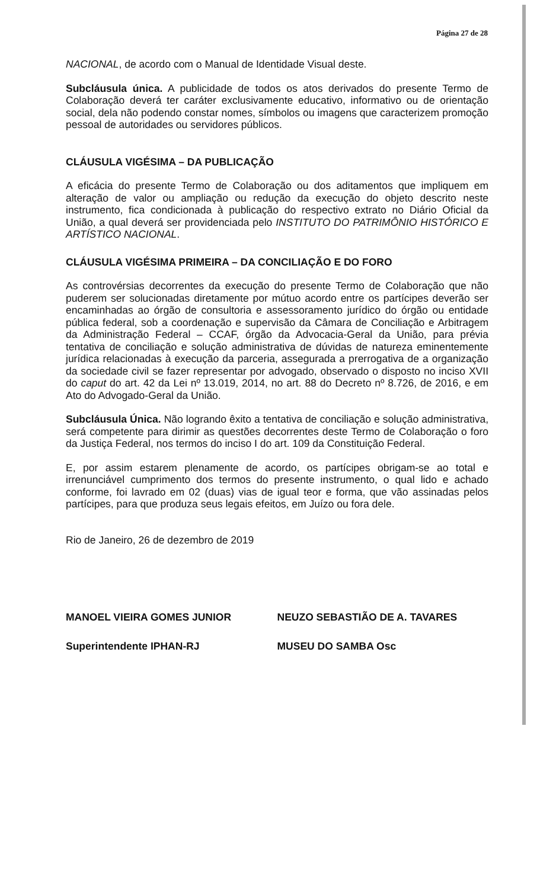Página 27 de 28
NACIONAL, de acordo com o Manual de Identidade Visual deste.
Subcláusula única. A publicidade de todos os atos derivados do presente Termo de Colaboração deverá ter caráter exclusivamente educativo, informativo ou de orientação social, dela não podendo constar nomes, símbolos ou imagens que caracterizem promoção pessoal de autoridades ou servidores públicos.
CLÁUSULA VIGÉSIMA – DA PUBLICAÇÃO
A eficácia do presente Termo de Colaboração ou dos aditamentos que impliquem em alteração de valor ou ampliação ou redução da execução do objeto descrito neste instrumento, fica condicionada à publicação do respectivo extrato no Diário Oficial da União, a qual deverá ser providenciada pelo INSTITUTO DO PATRIMÔNIO HISTÓRICO E ARTÍSTICO NACIONAL.
CLÁUSULA VIGÉSIMA PRIMEIRA – DA CONCILIAÇÃO E DO FORO
As controvérsias decorrentes da execução do presente Termo de Colaboração que não puderem ser solucionadas diretamente por mútuo acordo entre os partícipes deverão ser encaminhadas ao órgão de consultoria e assessoramento jurídico do órgão ou entidade pública federal, sob a coordenação e supervisão da Câmara de Conciliação e Arbitragem da Administração Federal – CCAF, órgão da Advocacia-Geral da União, para prévia tentativa de conciliação e solução administrativa de dúvidas de natureza eminentemente jurídica relacionadas à execução da parceria, assegurada a prerrogativa de a organização da sociedade civil se fazer representar por advogado, observado o disposto no inciso XVII do caput do art. 42 da Lei nº 13.019, 2014, no art. 88 do Decreto nº 8.726, de 2016, e em Ato do Advogado-Geral da União.
Subcláusula Única. Não logrando êxito a tentativa de conciliação e solução administrativa, será competente para dirimir as questões decorrentes deste Termo de Colaboração o foro da Justiça Federal, nos termos do inciso I do art. 109 da Constituição Federal.
E, por assim estarem plenamente de acordo, os partícipes obrigam-se ao total e irrenunciável cumprimento dos termos do presente instrumento, o qual lido e achado conforme, foi lavrado em 02 (duas) vias de igual teor e forma, que vão assinadas pelos partícipes, para que produza seus legais efeitos, em Juízo ou fora dele.
Rio de Janeiro, 26 de dezembro de 2019
MANOEL VIEIRA GOMES JUNIOR
Superintendente IPHAN-RJ
NEUZO SEBASTIÃO DE A. TAVARES
MUSEU DO SAMBA Osc